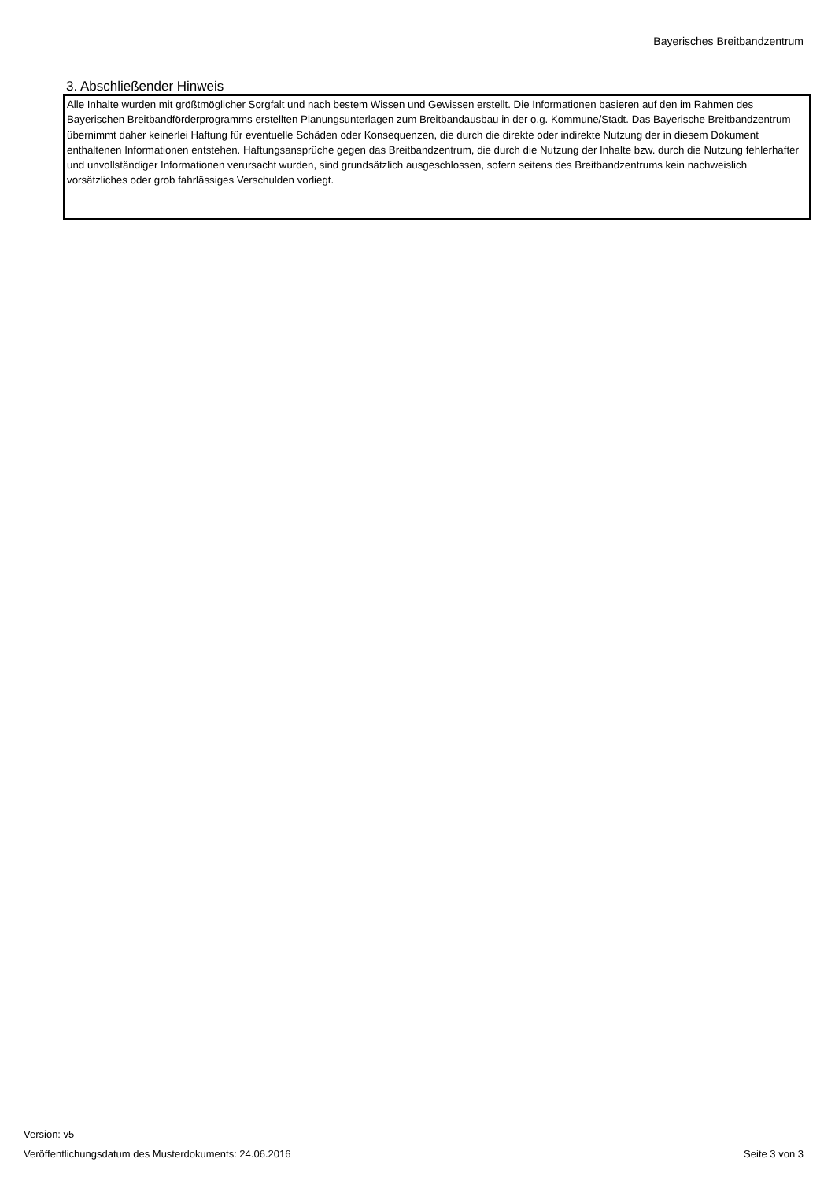Bayerisches Breitbandzentrum
3. Abschließender Hinweis
Alle Inhalte wurden mit größtmöglicher Sorgfalt und nach bestem Wissen und Gewissen erstellt. Die Informationen basieren auf den im Rahmen des Bayerischen Breitbandförderprogramms erstellten Planungsunterlagen zum Breitbandausbau in der o.g. Kommune/Stadt. Das Bayerische Breitbandzentrum übernimmt daher keinerlei Haftung für eventuelle Schäden oder Konsequenzen, die durch die direkte oder indirekte Nutzung der in diesem Dokument enthaltenen Informationen entstehen. Haftungsansprüche gegen das Breitbandzentrum, die durch die Nutzung der Inhalte bzw. durch die Nutzung fehlerhafter und unvollständiger Informationen verursacht wurden, sind grundsätzlich ausgeschlossen, sofern seitens des Breitbandzentrums kein nachweislich vorsätzliches oder grob fahrlässiges Verschulden vorliegt.
Version: v5
Veröffentlichungsdatum des Musterdokuments: 24.06.2016
Seite 3 von 3